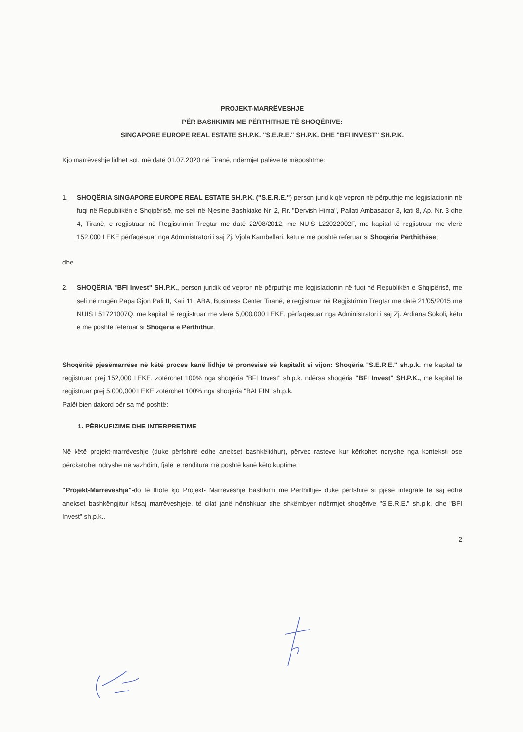PROJEKT-MARRËVESHJE
PËR BASHKIMIN ME PËRTHITHJE TË SHOQËRIVE:
SINGAPORE EUROPE REAL ESTATE SH.P.K. "S.E.R.E." SH.P.K. DHE "BFI INVEST" SH.P.K.
Kjo marrëveshje lidhet sot, më datë 01.07.2020 në Tiranë, ndërmjet palëve të mëposhtme:
1. SHOQËRIA SINGAPORE EUROPE REAL ESTATE SH.P.K. ("S.E.R.E.") person juridik që vepron në përputhje me legjislacionin në fuqi në Republikën e Shqipërisë, me seli në Njesine Bashkiake Nr. 2, Rr. "Dervish Hima", Pallati Ambasador 3, kati 8, Ap. Nr. 3 dhe 4, Tiranë, e regjistruar në Regjistrimin Tregtar me datë 22/08/2012, me NUIS L22022002F, me kapital të regjistruar me vlerë 152,000 LEKE përfaqësuar nga Administratori i saj Zj. Vjola Kambellari, këtu e më poshtë referuar si Shoqëria Përthithëse;
dhe
2. SHOQËRIA "BFI Invest" SH.P.K., person juridik që vepron në përputhje me legjislacionin në fuqi në Republikën e Shqipërisë, me seli në rrugën Papa Gjon Pali II, Kati 11, ABA, Business Center Tiranë, e regjistruar në Regjistrimin Tregtar me datë 21/05/2015 me NUIS L51721007Q, me kapital të regjistruar me vlerë 5,000,000 LEKE, përfaqësuar nga Administratori i saj Zj. Ardiana Sokoli, këtu e më poshtë referuar si Shoqëria e Përthithur.
Shoqëritë pjesëmarrëse në këtë proces kanë lidhje të pronësisë së kapitalit si vijon: Shoqëria "S.E.R.E." sh.p.k. me kapital të regjistruar prej 152,000 LEKE, zotërohet 100% nga shoqëria "BFI Invest" sh.p.k. ndërsa shoqëria "BFI Invest" SH.P.K., me kapital të regjistruar prej 5,000,000 LEKE zotërohet 100% nga shoqëria "BALFIN" sh.p.k.
Palët bien dakord për sa më poshtë:
1. PËRKUFIZIME DHE INTERPRETIME
Në këtë projekt-marrëveshje (duke përfshirë edhe anekset bashkëlidhur), përvec rasteve kur kërkohet ndryshe nga konteksti ose përckatohet ndryshe në vazhdim, fjalët e renditura më poshtë kanë këto kuptime:
"Projekt-Marrëveshja"-do të thotë kjo Projekt- Marrëveshje Bashkimi me Përthithje- duke përfshirë si pjesë integrale të saj edhe anekset bashkëngjitur kësaj marrëveshjeje, të cilat janë nënshkuar dhe shkëmbyer ndërmjet shoqërive "S.E.R.E." sh.p.k. dhe "BFI Invest" sh.p.k..
2